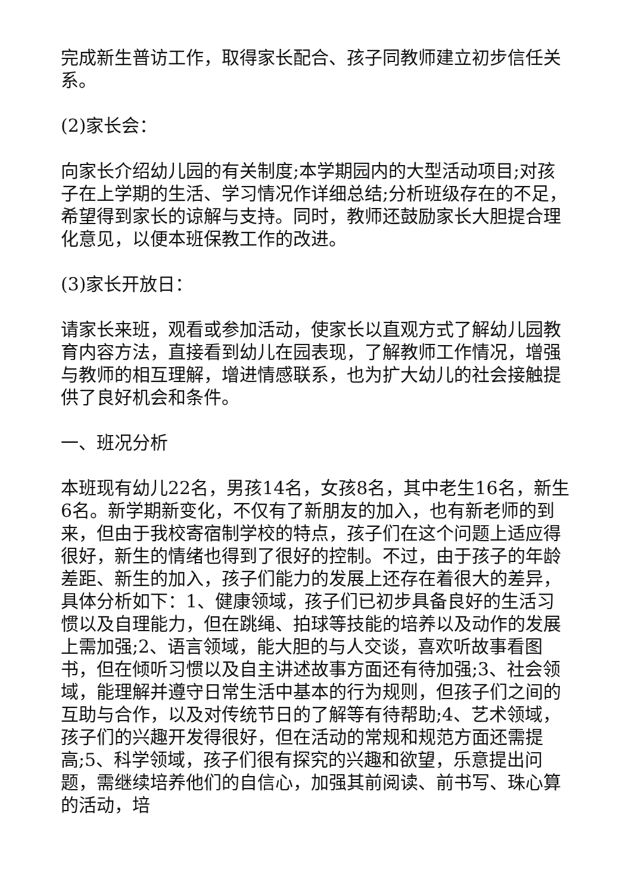完成新生普访工作，取得家长配合、孩子同教师建立初步信任关系。
(2)家长会：
向家长介绍幼儿园的有关制度;本学期园内的大型活动项目;对孩子在上学期的生活、学习情况作详细总结;分析班级存在的不足，希望得到家长的谅解与支持。同时，教师还鼓励家长大胆提合理化意见，以便本班保教工作的改进。
(3)家长开放日：
请家长来班，观看或参加活动，使家长以直观方式了解幼儿园教育内容方法，直接看到幼儿在园表现，了解教师工作情况，增强与教师的相互理解，增进情感联系，也为扩大幼儿的社会接触提供了良好机会和条件。
一、班况分析
本班现有幼儿22名，男孩14名，女孩8名，其中老生16名，新生6名。新学期新变化，不仅有了新朋友的加入，也有新老师的到来，但由于我校寄宿制学校的特点，孩子们在这个问题上适应得很好，新生的情绪也得到了很好的控制。不过，由于孩子的年龄差距、新生的加入，孩子们能力的发展上还存在着很大的差异，具体分析如下：1、健康领域，孩子们已初步具备良好的生活习惯以及自理能力，但在跳绳、拍球等技能的培养以及动作的发展上需加强;2、语言领域，能大胆的与人交谈，喜欢听故事看图书，但在倾听习惯以及自主讲述故事方面还有待加强;3、社会领域，能理解并遵守日常生活中基本的行为规则，但孩子们之间的互助与合作，以及对传统节日的了解等有待帮助;4、艺术领域，孩子们的兴趣开发得很好，但在活动的常规和规范方面还需提高;5、科学领域，孩子们很有探究的兴趣和欲望，乐意提出问题，需继续培养他们的自信心，加强其前阅读、前书写、珠心算的活动，培